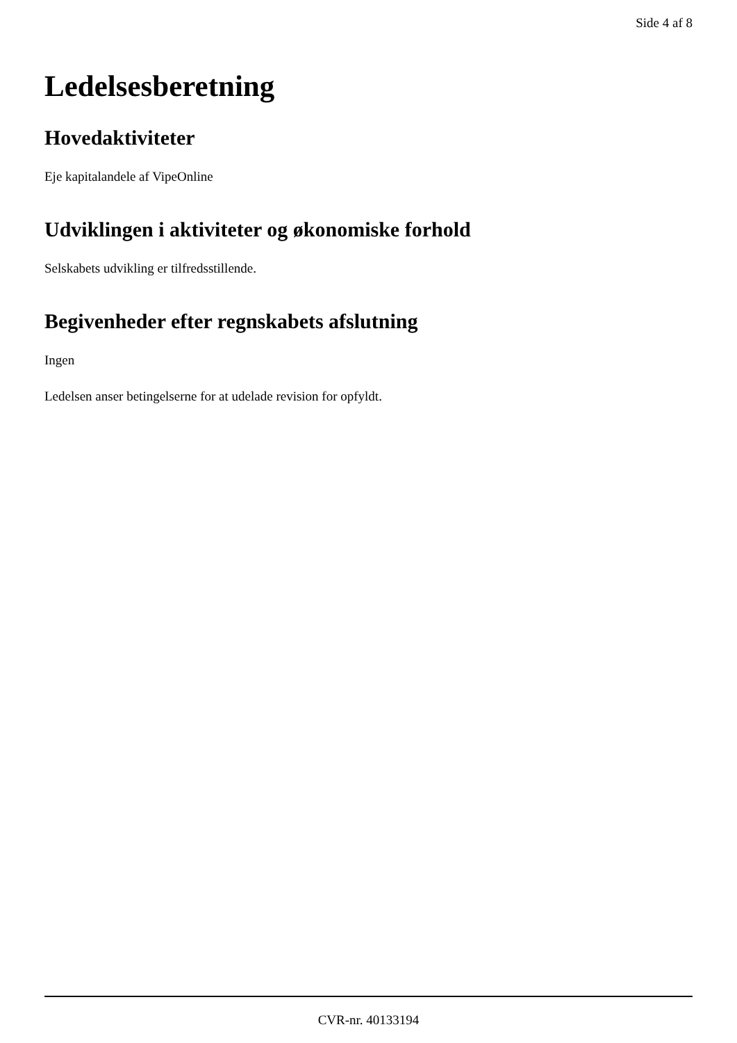Side 4 af 8
Ledelsesberetning
Hovedaktiviteter
Eje kapitalandele af VipeOnline
Udviklingen i aktiviteter og økonomiske forhold
Selskabets udvikling er tilfredsstillende.
Begivenheder efter regnskabets afslutning
Ingen
Ledelsen anser betingelserne for at udelade revision for opfyldt.
CVR-nr. 40133194